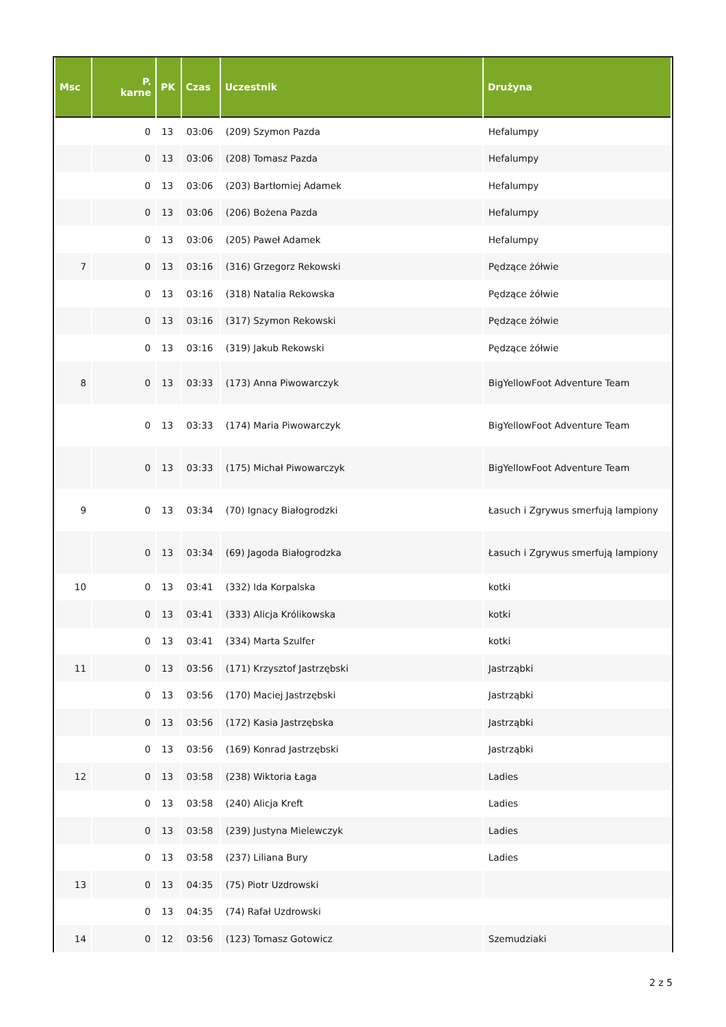| Msc | P. karne | PK | Czas | Uczestnik | Drużyna |
| --- | --- | --- | --- | --- | --- |
| | 0 | 13 | 03:06 | (209) Szymon Pazda | Hefalumpy |
| | 0 | 13 | 03:06 | (208) Tomasz Pazda | Hefalumpy |
| | 0 | 13 | 03:06 | (203) Bartłomiej Adamek | Hefalumpy |
| | 0 | 13 | 03:06 | (206) Bożena Pazda | Hefalumpy |
| | 0 | 13 | 03:06 | (205) Paweł Adamek | Hefalumpy |
| 7 | 0 | 13 | 03:16 | (316) Grzegorz Rekowski | Pędzące żółwie |
| | 0 | 13 | 03:16 | (318) Natalia Rekowska | Pędzące żółwie |
| | 0 | 13 | 03:16 | (317) Szymon Rekowski | Pędzące żółwie |
| | 0 | 13 | 03:16 | (319) Jakub Rekowski | Pędzące żółwie |
| 8 | 0 | 13 | 03:33 | (173) Anna Piwowarczyk | BigYellowFoot Adventure Team |
| | 0 | 13 | 03:33 | (174) Maria Piwowarczyk | BigYellowFoot Adventure Team |
| | 0 | 13 | 03:33 | (175) Michał Piwowarczyk | BigYellowFoot Adventure Team |
| 9 | 0 | 13 | 03:34 | (70) Ignacy Białogrodzki | Łasuch i Zgrywus smerfują lampiony |
| | 0 | 13 | 03:34 | (69) Jagoda Białogrodzka | Łasuch i Zgrywus smerfują lampiony |
| 10 | 0 | 13 | 03:41 | (332) Ida Korpalska | kotki |
| | 0 | 13 | 03:41 | (333) Alicja Królikowska | kotki |
| | 0 | 13 | 03:41 | (334) Marta Szulfer | kotki |
| 11 | 0 | 13 | 03:56 | (171) Krzysztof Jastrzębski | Jastrząbki |
| | 0 | 13 | 03:56 | (170) Maciej Jastrzębski | Jastrząbki |
| | 0 | 13 | 03:56 | (172) Kasia Jastrzębska | Jastrząbki |
| | 0 | 13 | 03:56 | (169) Konrad Jastrzębski | Jastrząbki |
| 12 | 0 | 13 | 03:58 | (238) Wiktoria Łaga | Ladies |
| | 0 | 13 | 03:58 | (240) Alicja Kreft | Ladies |
| | 0 | 13 | 03:58 | (239) Justyna Mielewczyk | Ladies |
| | 0 | 13 | 03:58 | (237) Liliana Bury | Ladies |
| 13 | 0 | 13 | 04:35 | (75) Piotr Uzdrowski | |
| | 0 | 13 | 04:35 | (74) Rafał Uzdrowski | |
| 14 | 0 | 12 | 03:56 | (123) Tomasz Gotowicz | Szemudziaki |
2 z 5